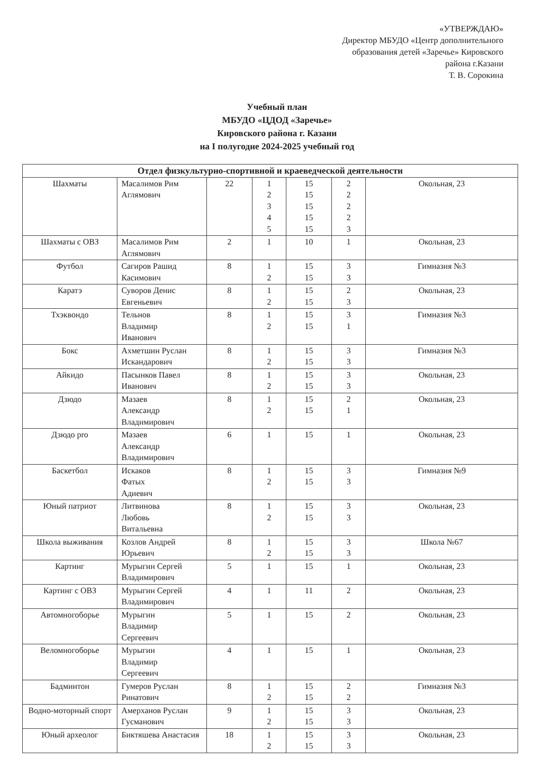«УТВЕРЖДАЮ»
Директор МБУДО «Центр дополнительного
образования детей «Заречье» Кировского
района г.Казани
Т. В. Сорокина
Учебный план
МБУДО «ЦДОД «Заречье»
Кировского района г. Казани
на I полугодие 2024-2025 учебный год
| Отдел физкультурно-спортивной и краеведческой деятельности | | | | | | |
| --- | --- | --- | --- | --- | --- | --- |
| Шахматы | Масалимов Рим Аглямович | 22 | 1 2 3 4 5 | 15 15 15 15 15 | 2 2 2 2 3 | Окольная, 23 |
| Шахматы с ОВЗ | Масалимов Рим Аглямович | 2 | 1 | 10 | 1 | Окольная, 23 |
| Футбол | Сагиров Рашид Касимович | 8 | 1 2 | 15 15 | 3 3 | Гимназия №3 |
| Каратэ | Суворов Денис Евгеньевич | 8 | 1 2 | 15 15 | 2 3 | Окольная, 23 |
| Тхэквондо | Тельнов Владимир Иванович | 8 | 1 2 | 15 15 | 3 1 | Гимназия №3 |
| Бокс | Ахметшин Руслан Искандарович | 8 | 1 2 | 15 15 | 3 3 | Гимназия №3 |
| Айкидо | Пасынков Павел Иванович | 8 | 1 2 | 15 15 | 3 3 | Окольная, 23 |
| Дзюдо | Мазаев Александр Владимирович | 8 | 1 2 | 15 15 | 2 1 | Окольная, 23 |
| Дзюдо pro | Мазаев Александр Владимирович | 6 | 1 | 15 | 1 | Окольная, 23 |
| Баскетбол | Искаков Фатых Адиевич | 8 | 1 2 | 15 15 | 3 3 | Гимназия №9 |
| Юный патриот | Литвинова Любовь Витальевна | 8 | 1 2 | 15 15 | 3 3 | Окольная, 23 |
| Школа выживания | Козлов Андрей Юрьевич | 8 | 1 2 | 15 15 | 3 3 | Школа №67 |
| Картинг | Мурыгин Сергей Владимирович | 5 | 1 | 15 | 1 | Окольная, 23 |
| Картинг с ОВЗ | Мурыгин Сергей Владимирович | 4 | 1 | 11 | 2 | Окольная, 23 |
| Автомногоборье | Мурыгин Владимир Сергеевич | 5 | 1 | 15 | 2 | Окольная, 23 |
| Веломногоборье | Мурыгин Владимир Сергеевич | 4 | 1 | 15 | 1 | Окольная, 23 |
| Бадминтон | Гумеров Руслан Ринатович | 8 | 1 2 | 15 15 | 2 2 | Гимназия №3 |
| Водно-моторный спорт | Амерханов Руслан Гусманович | 9 | 1 2 | 15 15 | 3 3 | Окольная, 23 |
| Юный археолог | Биктяшева Анастасия | 18 | 1 2 | 15 15 | 3 3 | Окольная, 23 |